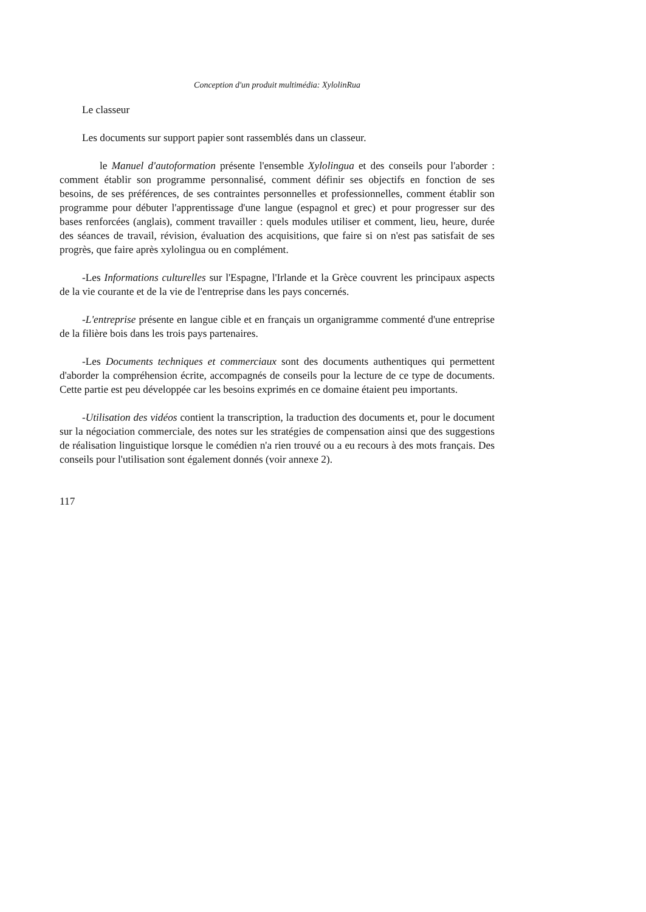Conception d'un produit multimédia: XylolinRua
Le classeur
Les documents sur support papier sont rassemblés dans un classeur.
le Manuel d'autoformation présente l'ensemble Xylolingua et des conseils pour l'aborder : comment établir son programme personnalisé, comment définir ses objectifs en fonction de ses besoins, de ses préférences, de ses contraintes personnelles et professionnelles, comment établir son programme pour débuter l'apprentissage d'une langue (espagnol et grec) et pour progresser sur des bases renforcées (anglais), comment travailler : quels modules utiliser et comment, lieu, heure, durée des séances de travail, révision, évaluation des acquisitions, que faire si on n'est pas satisfait de ses progrès, que faire après xylolingua ou en complément.
-Les Informations culturelles sur l'Espagne, l'Irlande et la Grèce couvrent les principaux aspects de la vie courante et de la vie de l'entreprise dans les pays concernés.
-L'entreprise présente en langue cible et en français un organigramme commenté d'une entreprise de la filière bois dans les trois pays partenaires.
-Les Documents techniques et commerciaux sont des documents authentiques qui permettent d'aborder la compréhension écrite, accompagnés de conseils pour la lecture de ce type de documents. Cette partie est peu développée car les besoins exprimés en ce domaine étaient peu importants.
-Utilisation des vidéos contient la transcription, la traduction des documents et, pour le document sur la négociation commerciale, des notes sur les stratégies de compensation ainsi que des suggestions de réalisation linguistique lorsque le comédien n'a rien trouvé ou a eu recours à des mots français. Des conseils pour l'utilisation sont également donnés (voir annexe 2).
117